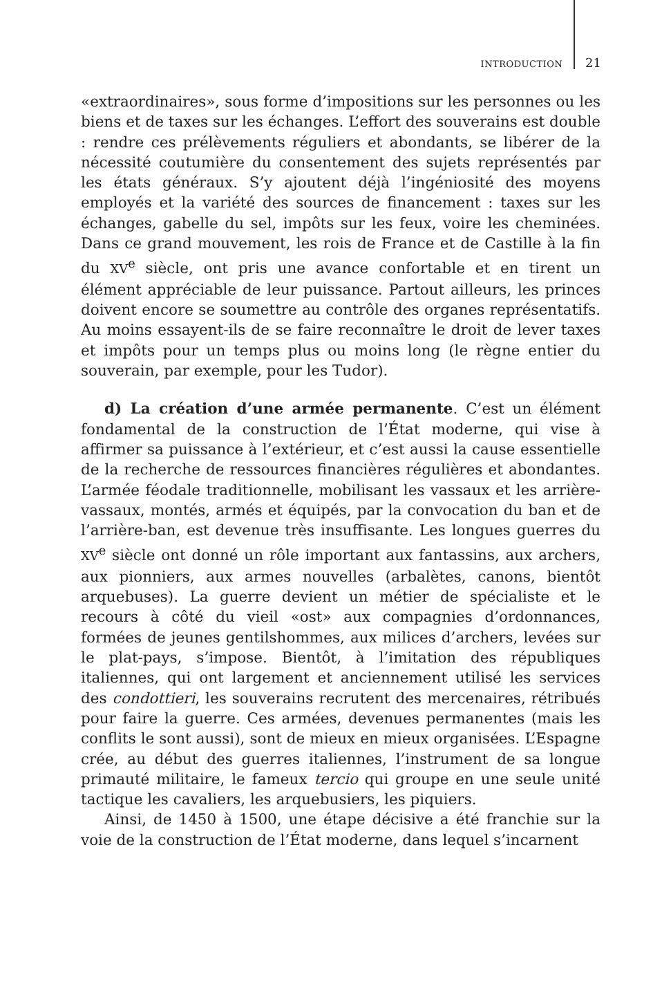INTRODUCTION 21
«extraordinaires», sous forme d’impositions sur les personnes ou les biens et de taxes sur les échanges. L’effort des souverains est double : rendre ces prélèvements réguliers et abondants, se libérer de la nécessité coutumière du consentement des sujets représentés par les états généraux. S’y ajoutent déjà l’ingéniosité des moyens employés et la variété des sources de financement : taxes sur les échanges, gabelle du sel, impôts sur les feux, voire les cheminées. Dans ce grand mouvement, les rois de France et de Castille à la fin du XV<sup>e</sup> siècle, ont pris une avance confortable et en tirent un élément appréciable de leur puissance. Partout ailleurs, les princes doivent encore se soumettre au contrôle des organes représentatifs. Au moins essayent-ils de se faire reconnaître le droit de lever taxes et impôts pour un temps plus ou moins long (le règne entier du souverain, par exemple, pour les Tudor).
d) La création d’une armée permanente. C’est un élément fondamental de la construction de l’État moderne, qui vise à affirmer sa puissance à l’extérieur, et c’est aussi la cause essentielle de la recherche de ressources financières régulières et abondantes. L’armée féodale traditionnelle, mobilisant les vassaux et les arrière-vassaux, montés, armés et équipés, par la convocation du ban et de l’arrière-ban, est devenue très insuffisante. Les longues guerres du XV<sup>e</sup> siècle ont donné un rôle important aux fantassins, aux archers, aux pionniers, aux armes nouvelles (arbalètes, canons, bientôt arquebuses). La guerre devient un métier de spécialiste et le recours à côté du vieil «ost» aux compagnies d’ordonnances, formées de jeunes gentilshommes, aux milices d’archers, levées sur le plat-pays, s’impose. Bientôt, à l’imitation des républiques italiennes, qui ont largement et anciennement utilisé les services des condottieri, les souverains recrutent des mercenaires, rétribués pour faire la guerre. Ces armées, devenues permanentes (mais les conflits le sont aussi), sont de mieux en mieux organisées. L’Espagne crée, au début des guerres italiennes, l’instrument de sa longue primauté militaire, le fameux tercio qui groupe en une seule unité tactique les cavaliers, les arquebusiers, les piquiers.
Ainsi, de 1450 à 1500, une étape décisive a été franchie sur la voie de la construction de l’État moderne, dans lequel s’incarnent